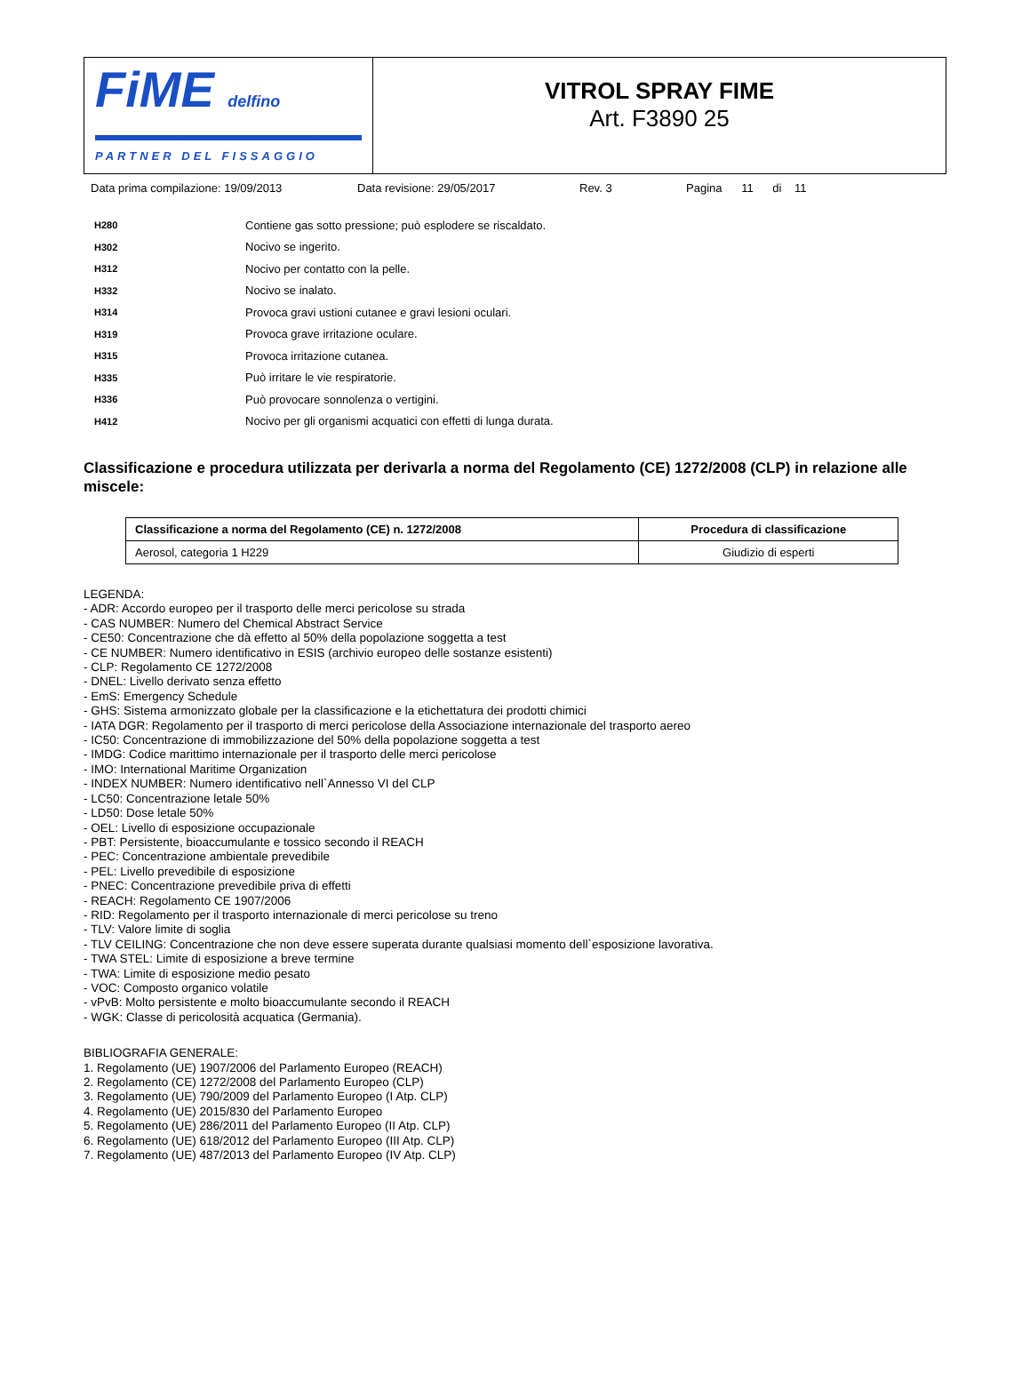FiME delfino
PARTNER DEL FISSAGGIO
VITROL SPRAY FIME
Art. F3890 25
Data prima compilazione: 19/09/2013 Data revisione: 29/05/2017 Rev. 3 Pagina 11 di 11
H280 Contiene gas sotto pressione; può esplodere se riscaldato.
H302 Nocivo se ingerito.
H312 Nocivo per contatto con la pelle.
H332 Nocivo se inalato.
H314 Provoca gravi ustioni cutanee e gravi lesioni oculari.
H319 Provoca grave irritazione oculare.
H315 Provoca irritazione cutanea.
H335 Può irritare le vie respiratorie.
H336 Può provocare sonnolenza o vertigini.
H412 Nocivo per gli organismi acquatici con effetti di lunga durata.
Classificazione e procedura utilizzata per derivarla a norma del Regolamento (CE) 1272/2008 (CLP) in relazione alle miscele:
| Classificazione a norma del Regolamento (CE) n. 1272/2008 | Procedura di classificazione |
| --- | --- |
| Aerosol, categoria 1 H229 | Giudizio di esperti |
LEGENDA:
- ADR: Accordo europeo per il trasporto delle merci pericolose su strada
- CAS NUMBER: Numero del Chemical Abstract Service
- CE50: Concentrazione che dà effetto al 50% della popolazione soggetta a test
- CE NUMBER: Numero identificativo in ESIS (archivio europeo delle sostanze esistenti)
- CLP: Regolamento CE 1272/2008
- DNEL: Livello derivato senza effetto
- EmS: Emergency Schedule
- GHS: Sistema armonizzato globale per la classificazione e la etichettatura dei prodotti chimici
- IATA DGR: Regolamento per il trasporto di merci pericolose della Associazione internazionale del trasporto aereo
- IC50: Concentrazione di immobilizzazione del 50% della popolazione soggetta a test
- IMDG: Codice marittimo internazionale per il trasporto delle merci pericolose
- IMO: International Maritime Organization
- INDEX NUMBER: Numero identificativo nell`Annesso VI del CLP
- LC50: Concentrazione letale 50%
- LD50: Dose letale 50%
- OEL: Livello di esposizione occupazionale
- PBT: Persistente, bioaccumulante e tossico secondo il REACH
- PEC: Concentrazione ambientale prevedibile
- PEL: Livello prevedibile di esposizione
- PNEC: Concentrazione prevedibile priva di effetti
- REACH: Regolamento CE 1907/2006
- RID: Regolamento per il trasporto internazionale di merci pericolose su treno
- TLV: Valore limite di soglia
- TLV CEILING: Concentrazione che non deve essere superata durante qualsiasi momento dell`esposizione lavorativa.
- TWA STEL: Limite di esposizione a breve termine
- TWA: Limite di esposizione medio pesato
- VOC: Composto organico volatile
- vPvB: Molto persistente e molto bioaccumulante secondo il REACH
- WGK: Classe di pericolosità acquatica (Germania).
BIBLIOGRAFIA GENERALE:
1. Regolamento (UE) 1907/2006 del Parlamento Europeo (REACH)
2. Regolamento (CE) 1272/2008 del Parlamento Europeo (CLP)
3. Regolamento (UE) 790/2009 del Parlamento Europeo (I Atp. CLP)
4. Regolamento (UE) 2015/830 del Parlamento Europeo
5. Regolamento (UE) 286/2011 del Parlamento Europeo (II Atp. CLP)
6. Regolamento (UE) 618/2012 del Parlamento Europeo (III Atp. CLP)
7. Regolamento (UE) 487/2013 del Parlamento Europeo (IV Atp. CLP)